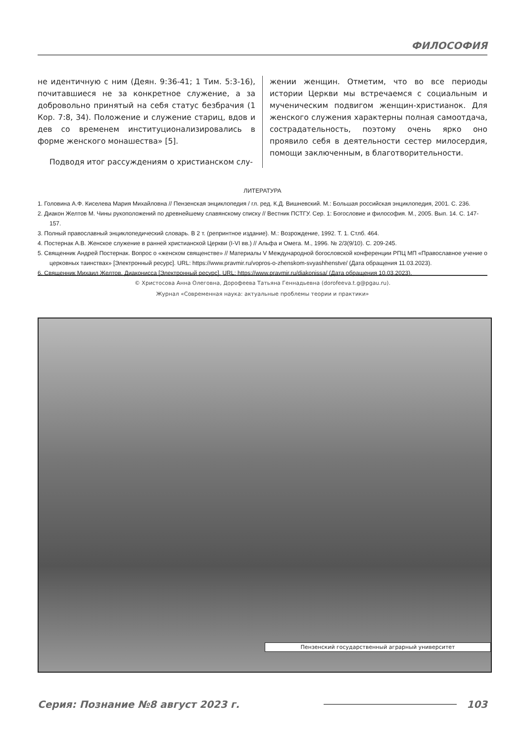ФИЛОСОФИЯ
не идентичную с ним (Деян. 9:36-41; 1 Тим. 5:3-16), почитавшиеся не за конкретное служение, а за добровольно принятый на себя статус безбрачия (1 Кор. 7:8, 34). Положение и служение стариц, вдов и дев со временем институционализировались в форме женского монашества» [5].
Подводя итог рассуждениям о христианском слу-
жении женщин. Отметим, что во все периоды истории Церкви мы встречаемся с социальным и мученическим подвигом женщин-христианок. Для женского служения характерны полная самоотдача, сострадательность, поэтому очень ярко оно проявило себя в деятельности сестер милосердия, помощи заключенным, в благотворительности.
ЛИТЕРАТУРА
1. Головина А.Ф. Киселева Мария Михайловна // Пензенская энциклопедия / гл. ред. К.Д. Вишневский. М.: Большая российская энциклопедия, 2001. С. 236.
2. Диакон Желтов М. Чины рукоположений по древнейшему славянскому списку // Вестник ПСТГУ. Сер. 1: Богословие и философия. М., 2005. Вып. 14. С. 147-157.
3. Полный православный энциклопедический словарь. В 2 т. (репринтное издание). М.: Возрождение, 1992. Т. 1. Стлб. 464.
4. Постернак А.В. Женское служение в ранней христианской Церкви (I-VI вв.) // Альфа и Омега. М., 1996. № 2/3(9/10). С. 209-245.
5. Священник Андрей Постернак. Вопрос о «женском священстве» // Материалы V Международной богословской конференции РПЦ МП «Православное учение о церковных таинствах» [Электронный ресурс]. URL: https://www.pravmir.ru/vopros-o-zhenskom-svyashhenstve/ (Дата обращения 11.03.2023).
6. Священник Михаил Желтов. Диаконисса [Электронный ресурс]. URL: https://www.pravmir.ru/diakonissa/ (Дата обращения 10.03.2023).
© Христосова Анна Олеговна, Дорофеева Татьяна Геннадьевна (dorofeeva.t.g@pgau.ru).
Журнал «Современная наука: актуальные проблемы теории и практики»
Пензенский государственный аграрный университет
Серия: Познание №8 август 2023 г. 103